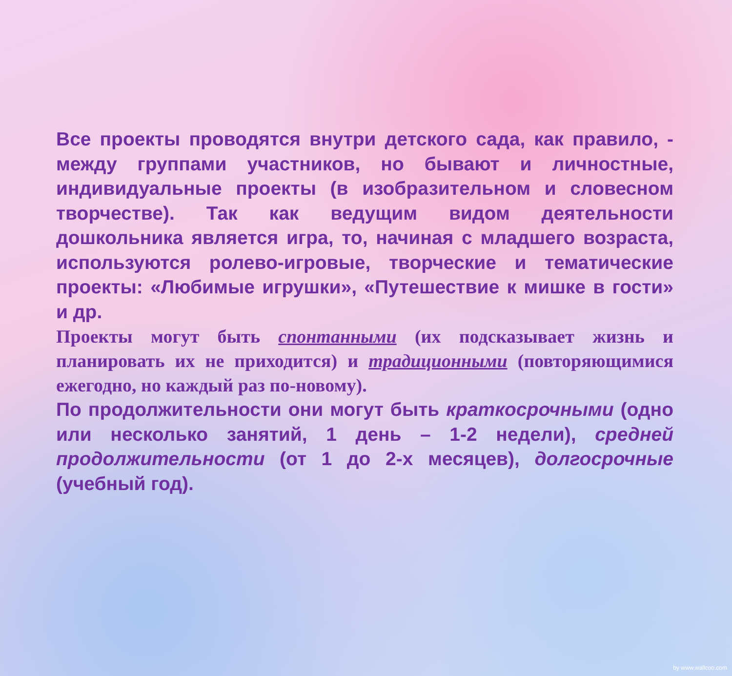Все проекты проводятся внутри детского сада, как правило, - между группами участников, но бывают и личностные, индивидуальные проекты (в изобразительном и словесном творчестве). Так как ведущим видом деятельности дошкольника является игра, то, начиная с младшего возраста, используются ролево-игровые, творческие и тематические проекты: «Любимые игрушки», «Путешествие к мишке в гости» и др.
Проекты могут быть спонтанными (их подсказывает жизнь и планировать их не приходится) и традиционными (повторяющимися ежегодно, но каждый раз по-новому).
По продолжительности они могут быть краткосрочными (одно или несколько занятий, 1 день – 1-2 недели), средней продолжительности (от 1 до 2-х месяцев), долгосрочные (учебный год).
by www.wallcoo.com